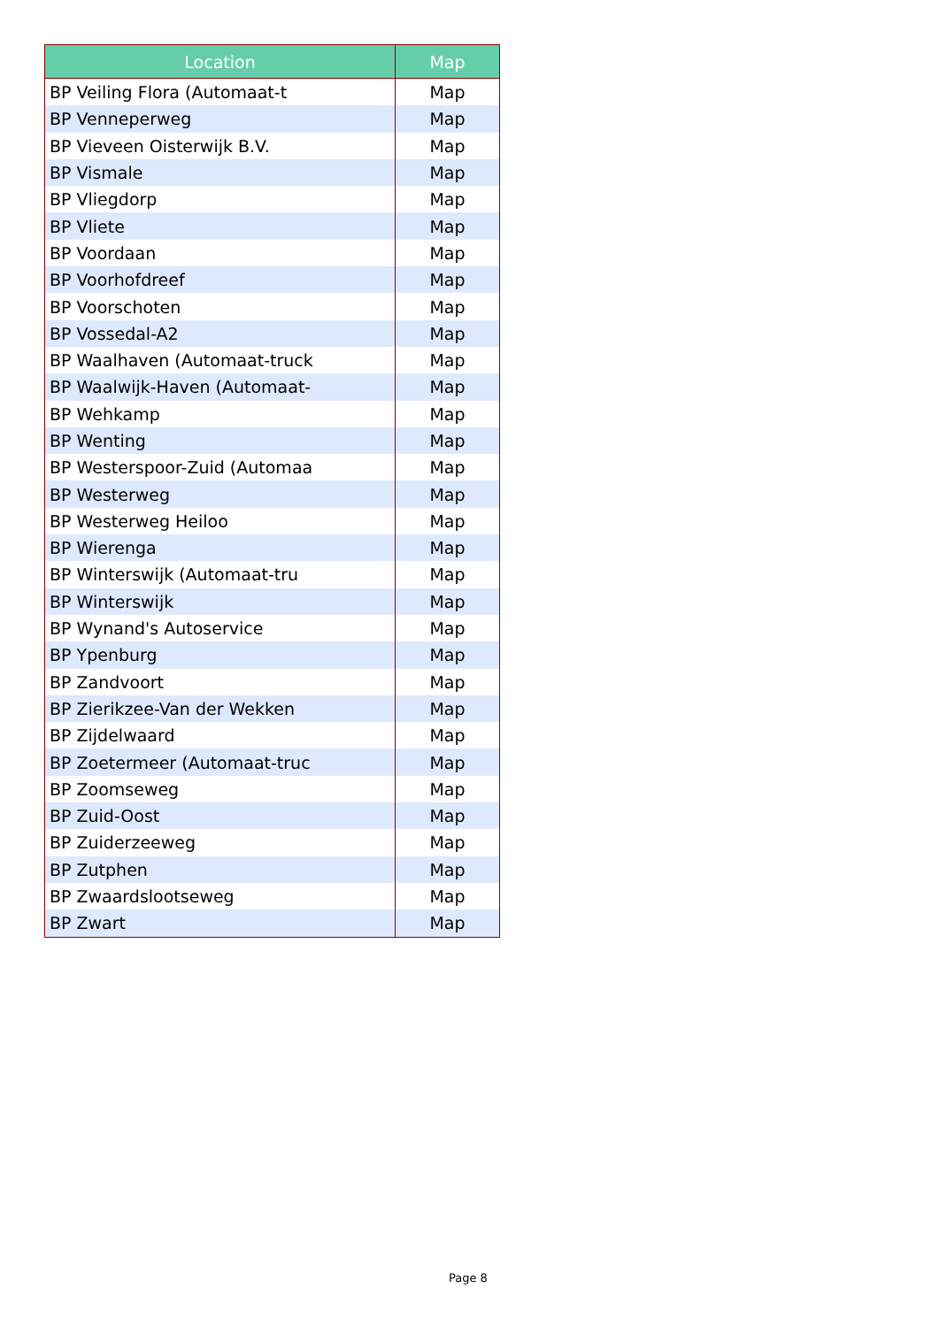| Location | Map |
| --- | --- |
| BP Veiling Flora (Automaat-t | Map |
| BP Venneperweg | Map |
| BP Vieveen Oisterwijk B.V. | Map |
| BP Vismale | Map |
| BP Vliegdorp | Map |
| BP Vliete | Map |
| BP Voordaan | Map |
| BP Voorhofdreef | Map |
| BP Voorschoten | Map |
| BP Vossedal-A2 | Map |
| BP Waalhaven (Automaat-truck | Map |
| BP Waalwijk-Haven (Automaat- | Map |
| BP Wehkamp | Map |
| BP Wenting | Map |
| BP Westerspoor-Zuid (Automaa | Map |
| BP Westerweg | Map |
| BP Westerweg Heiloo | Map |
| BP Wierenga | Map |
| BP Winterswijk (Automaat-tru | Map |
| BP Winterswijk | Map |
| BP Wynand's Autoservice | Map |
| BP Ypenburg | Map |
| BP Zandvoort | Map |
| BP Zierikzee-Van der Wekken | Map |
| BP Zijdelwaard | Map |
| BP Zoetermeer (Automaat-truc | Map |
| BP Zoomseweg | Map |
| BP Zuid-Oost | Map |
| BP Zuiderzeeweg | Map |
| BP Zutphen | Map |
| BP Zwaardslootseweg | Map |
| BP Zwart | Map |
Page 8